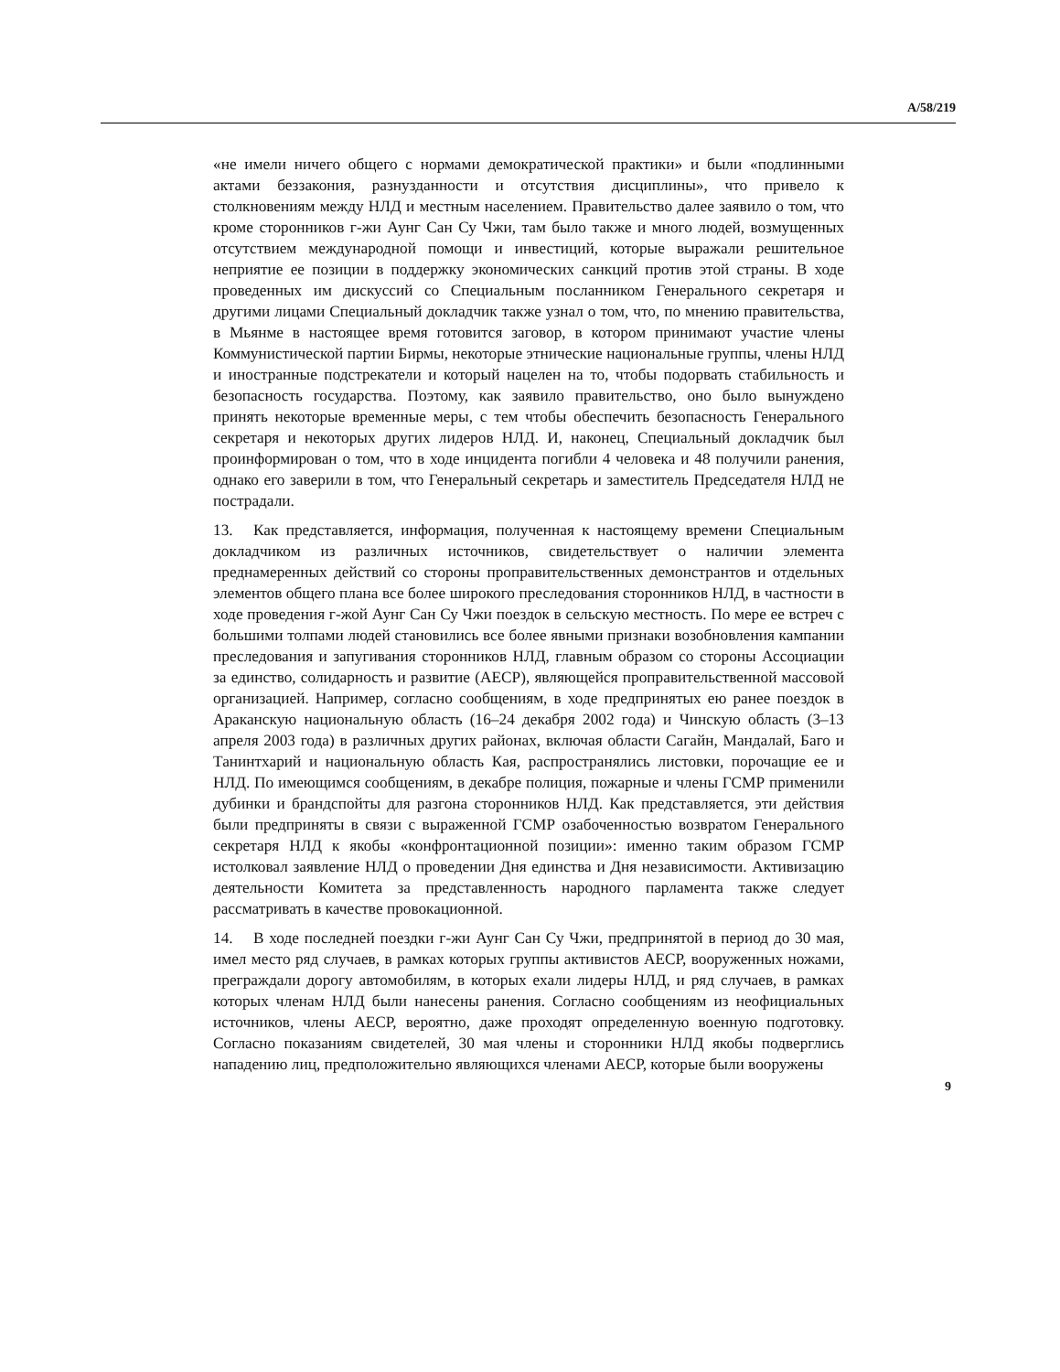A/58/219
«не имели ничего общего с нормами демократической практики» и были «подлинными актами беззакония, разнузданности и отсутствия дисциплины», что привело к столкновениям между НЛД и местным населением. Правительство далее заявило о том, что кроме сторонников г-жи Аунг Сан Су Чжи, там было также и много людей, возмущенных отсутствием международной помощи и инвестиций, которые выражали решительное неприятие ее позиции в поддержку экономических санкций против этой страны. В ходе проведенных им дискуссий со Специальным посланником Генерального секретаря и другими лицами Специальный докладчик также узнал о том, что, по мнению правительства, в Мьянме в настоящее время готовится заговор, в котором принимают участие члены Коммунистической партии Бирмы, некоторые этнические национальные группы, члены НЛД и иностранные подстрекатели и который нацелен на то, чтобы подорвать стабильность и безопасность государства. Поэтому, как заявило правительство, оно было вынуждено принять некоторые временные меры, с тем чтобы обеспечить безопасность Генерального секретаря и некоторых других лидеров НЛД. И, наконец, Специальный докладчик был проинформирован о том, что в ходе инцидента погибли 4 человека и 48 получили ранения, однако его заверили в том, что Генеральный секретарь и заместитель Председателя НЛД не пострадали.
13. Как представляется, информация, полученная к настоящему времени Специальным докладчиком из различных источников, свидетельствует о наличии элемента преднамеренных действий со стороны проправительственных демонстрантов и отдельных элементов общего плана все более широкого преследования сторонников НЛД, в частности в ходе проведения г-жой Аунг Сан Су Чжи поездок в сельскую местность. По мере ее встреч с большими толпами людей становились все более явными признаки возобновления кампании преследования и запугивания сторонников НЛД, главным образом со стороны Ассоциации за единство, солидарность и развитие (АЕСР), являющейся проправительственной массовой организацией. Например, согласно сообщениям, в ходе предпринятых ею ранее поездок в Араканскую национальную область (16–24 декабря 2002 года) и Чинскую область (3–13 апреля 2003 года) в различных других районах, включая области Сагайн, Мандалай, Баго и Танинтхарий и национальную область Кая, распространялись листовки, порочащие ее и НЛД. По имеющимся сообщениям, в декабре полиция, пожарные и члены ГСМР применили дубинки и брандспойты для разгона сторонников НЛД. Как представляется, эти действия были предприняты в связи с выраженной ГСМР озабоченностью возвратом Генерального секретаря НЛД к якобы «конфронтационной позиции»: именно таким образом ГСМР истолковал заявление НЛД о проведении Дня единства и Дня независимости. Активизацию деятельности Комитета за представленность народного парламента также следует рассматривать в качестве провокационной.
14. В ходе последней поездки г-жи Аунг Сан Су Чжи, предпринятой в период до 30 мая, имел место ряд случаев, в рамках которых группы активистов АЕСР, вооруженных ножами, преграждали дорогу автомобилям, в которых ехали лидеры НЛД, и ряд случаев, в рамках которых членам НЛД были нанесены ранения. Согласно сообщениям из неофициальных источников, члены АЕСР, вероятно, даже проходят определенную военную подготовку. Согласно показаниям свидетелей, 30 мая члены и сторонники НЛД якобы подверглись нападению лиц, предположительно являющихся членами АЕСР, которые были вооружены
9